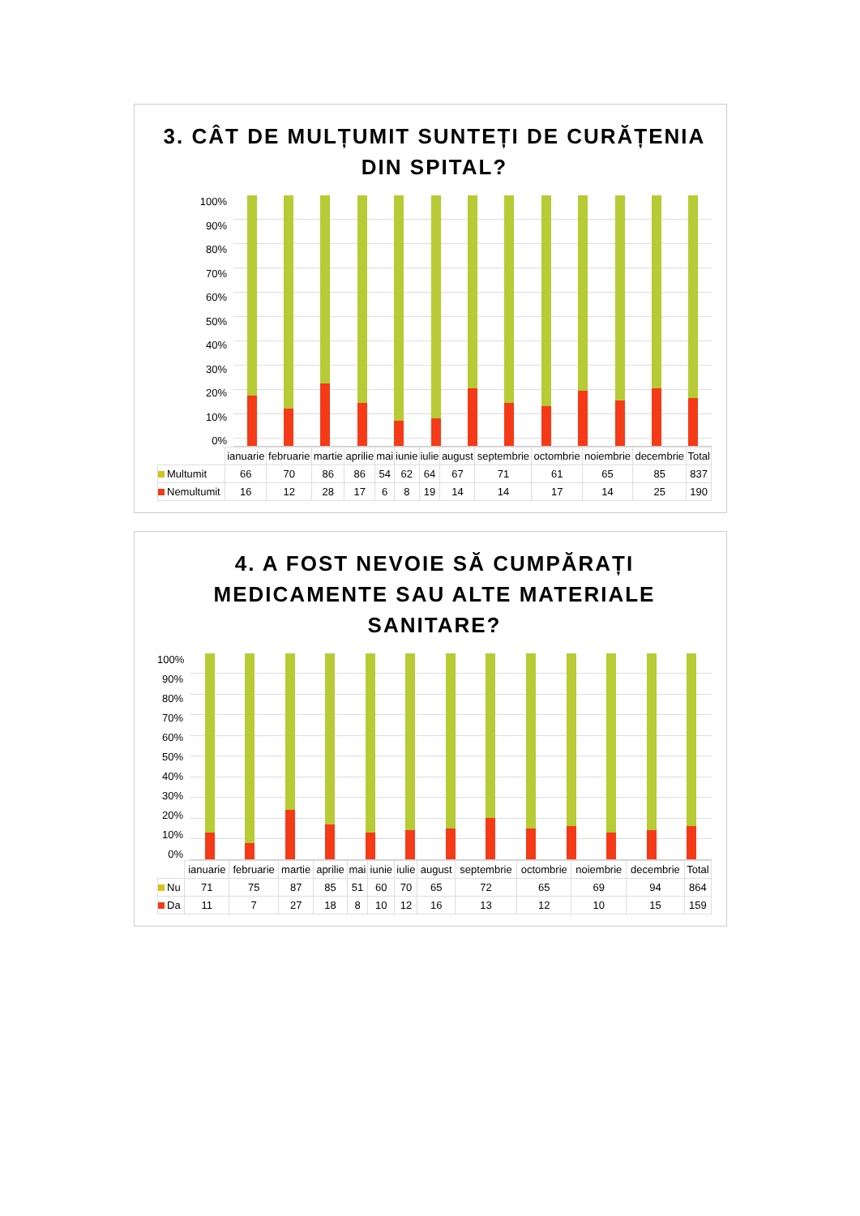3. CÂT DE MULȚUMIT SUNTEȚI DE CURĂȚENIA DIN SPITAL?
100%
90%
80%
70%
60%
50%
40%
30%
20%
10%
0%
| | ianuarie | februarie | martie | aprilie | mai | iunie | iulie | august | septembrie | octombrie | noiembrie | decembrie | Total |
| --- | --- | --- | --- | --- | --- | --- | --- | --- | --- | --- | --- | --- | --- |
| Multumit | 66 | 70 | 86 | 86 | 54 | 62 | 64 | 67 | 71 | 61 | 65 | 85 | 837 |
| Nemultumit | 16 | 12 | 28 | 17 | 6 | 8 | 19 | 14 | 14 | 17 | 14 | 25 | 190 |
4. A FOST NEVOIE SĂ CUMPĂRAȚI MEDICAMENTE SAU ALTE MATERIALE SANITARE?
100%
90%
80%
70%
60%
50%
40%
30%
20%
10%
0%
| | ianuarie | februarie | martie | aprilie | mai | iunie | iulie | august | septembrie | octombrie | noiembrie | decembrie | Total |
| --- | --- | --- | --- | --- | --- | --- | --- | --- | --- | --- | --- | --- | --- |
| Nu | 71 | 75 | 87 | 85 | 51 | 60 | 70 | 65 | 72 | 65 | 69 | 94 | 864 |
| Da | 11 | 7 | 27 | 18 | 8 | 10 | 12 | 16 | 13 | 12 | 10 | 15 | 159 |